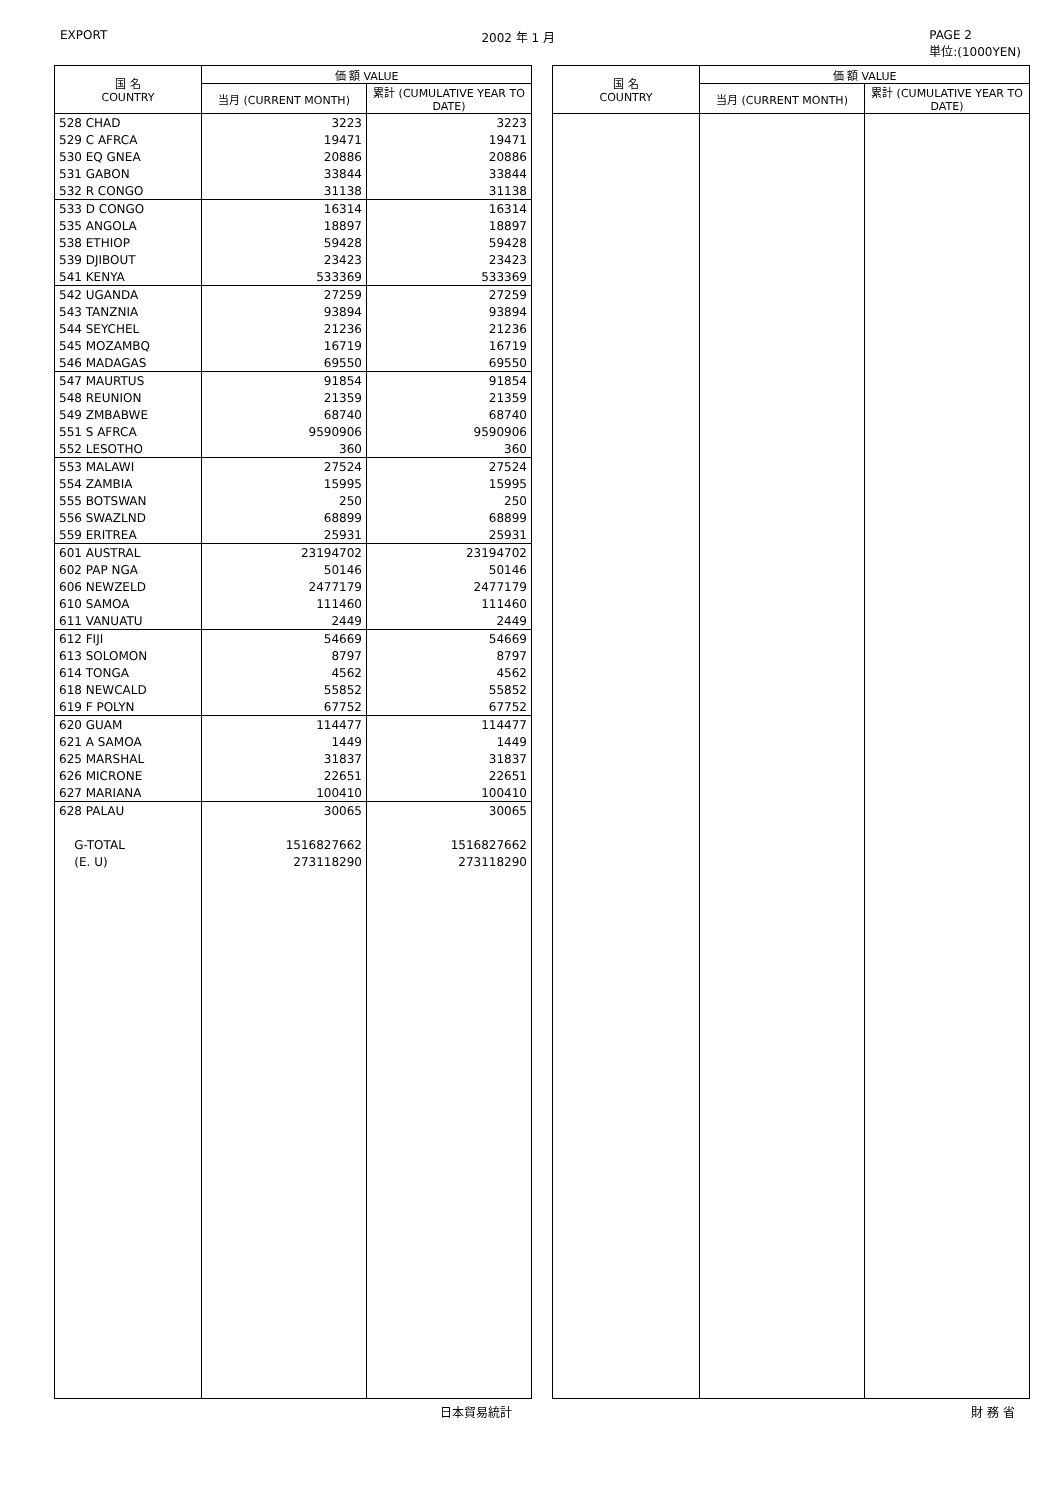EXPORT 2002 年 1 月 PAGE 2
単位:(1000YEN)
| 国 名 COUNTRY | 価 額 VALUE | |
| --- | --- | --- |
| | 当月 (CURRENT MONTH) | 累計 (CUMULATIVE YEAR TO DATE) |
| 528 CHAD | 3223 | 3223 |
| 529 C AFRCA | 19471 | 19471 |
| 530 EQ GNEA | 20886 | 20886 |
| 531 GABON | 33844 | 33844 |
| 532 R CONGO | 31138 | 31138 |
| 533 D CONGO | 16314 | 16314 |
| 535 ANGOLA | 18897 | 18897 |
| 538 ETHIOP | 59428 | 59428 |
| 539 DJIBOUT | 23423 | 23423 |
| 541 KENYA | 533369 | 533369 |
| 542 UGANDA | 27259 | 27259 |
| 543 TANZNIA | 93894 | 93894 |
| 544 SEYCHEL | 21236 | 21236 |
| 545 MOZAMBQ | 16719 | 16719 |
| 546 MADAGAS | 69550 | 69550 |
| 547 MAURTUS | 91854 | 91854 |
| 548 REUNION | 21359 | 21359 |
| 549 ZMBABWE | 68740 | 68740 |
| 551 S AFRCA | 9590906 | 9590906 |
| 552 LESOTHO | 360 | 360 |
| 553 MALAWI | 27524 | 27524 |
| 554 ZAMBIA | 15995 | 15995 |
| 555 BOTSWAN | 250 | 250 |
| 556 SWAZLND | 68899 | 68899 |
| 559 ERITREA | 25931 | 25931 |
| 601 AUSTRAL | 23194702 | 23194702 |
| 602 PAP NGA | 50146 | 50146 |
| 606 NEWZELD | 2477179 | 2477179 |
| 610 SAMOA | 111460 | 111460 |
| 611 VANUATU | 2449 | 2449 |
| 612 FIJI | 54669 | 54669 |
| 613 SOLOMON | 8797 | 8797 |
| 614 TONGA | 4562 | 4562 |
| 618 NEWCALD | 55852 | 55852 |
| 619 F POLYN | 67752 | 67752 |
| 620 GUAM | 114477 | 114477 |
| 621 A SAMOA | 1449 | 1449 |
| 625 MARSHAL | 31837 | 31837 |
| 626 MICRONE | 22651 | 22651 |
| 627 MARIANA | 100410 | 100410 |
| 628 PALAU | 30065 | 30065 |
| G-TOTAL | 1516827662 | 1516827662 |
| (E. U) | 273118290 | 273118290 |
| 国 名 COUNTRY | 価 額 VALUE | |
| --- | --- | --- |
| | 当月 (CURRENT MONTH) | 累計 (CUMULATIVE YEAR TO DATE) |
日本貿易統計 財 務 省